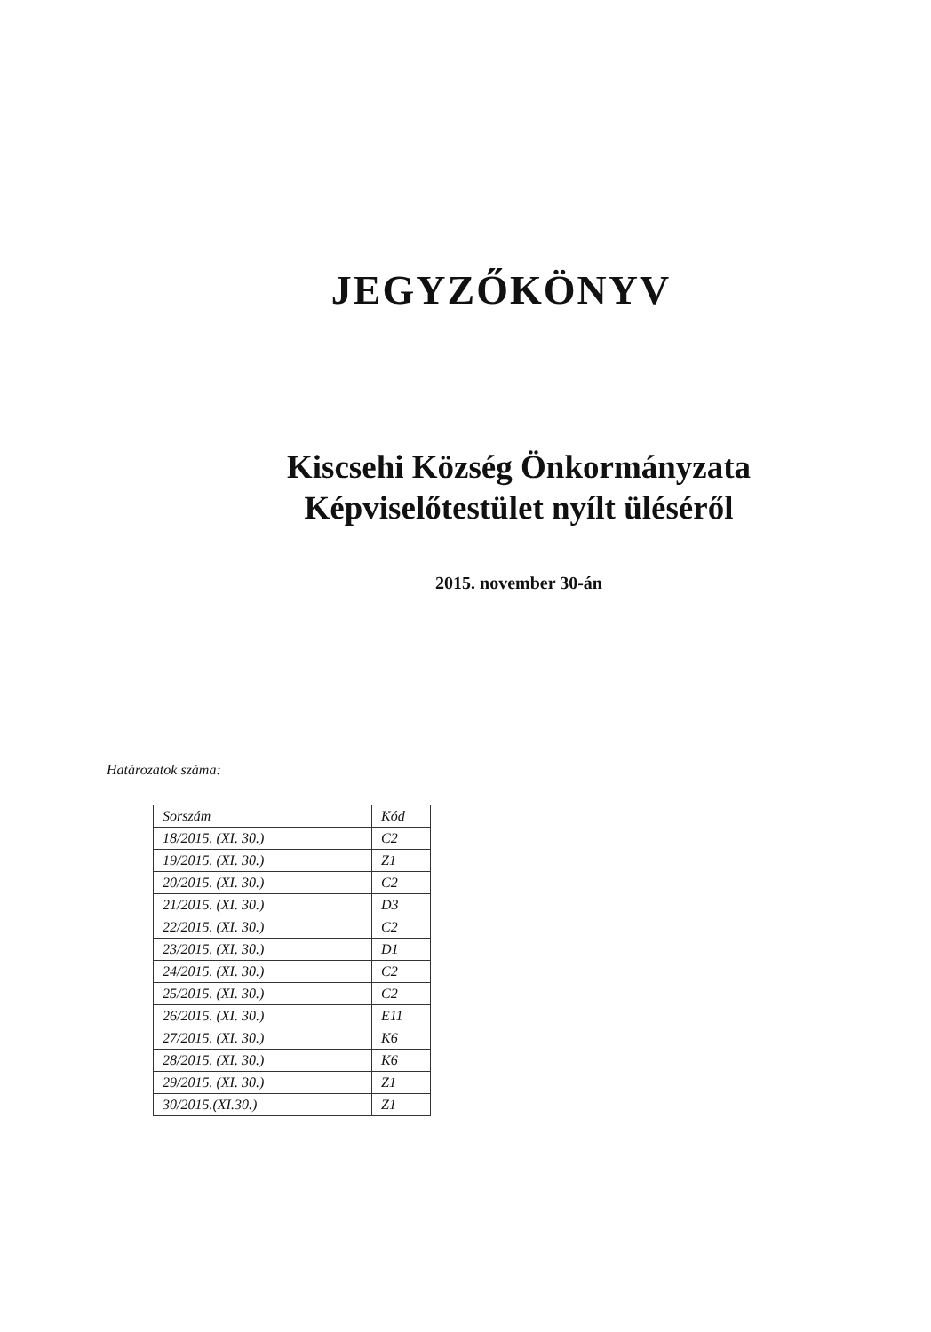JEGYZŐKÖNYV
Kiscsehi Község Önkormányzata
Képviselőtestület nyílt üléséről
2015. november 30-án
Határozatok száma:
| Sorszám | Kód |
| --- | --- |
| 18/2015. (XI. 30.) | C2 |
| 19/2015. (XI. 30.) | Z1 |
| 20/2015. (XI. 30.) | C2 |
| 21/2015. (XI. 30.) | D3 |
| 22/2015. (XI. 30.) | C2 |
| 23/2015. (XI. 30.) | D1 |
| 24/2015. (XI. 30.) | C2 |
| 25/2015. (XI. 30.) | C2 |
| 26/2015. (XI. 30.) | E11 |
| 27/2015. (XI. 30.) | K6 |
| 28/2015. (XI. 30.) | K6 |
| 29/2015. (XI. 30.) | Z1 |
| 30/2015.(XI.30.) | Z1 |